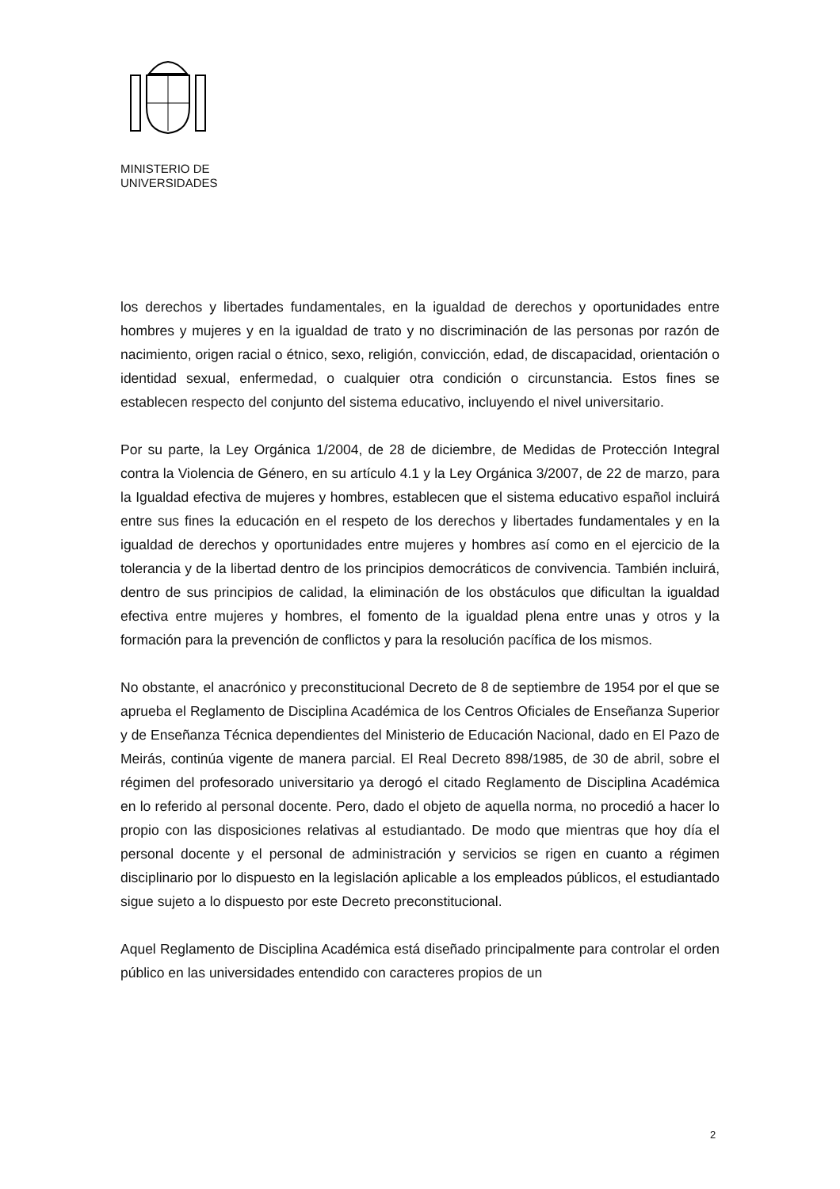MINISTERIO DE
UNIVERSIDADES
los derechos y libertades fundamentales, en la igualdad de derechos y oportunidades entre hombres y mujeres y en la igualdad de trato y no discriminación de las personas por razón de nacimiento, origen racial o étnico, sexo, religión, convicción, edad, de discapacidad, orientación o identidad sexual, enfermedad, o cualquier otra condición o circunstancia. Estos fines se establecen respecto del conjunto del sistema educativo, incluyendo el nivel universitario.
Por su parte, la Ley Orgánica 1/2004, de 28 de diciembre, de Medidas de Protección Integral contra la Violencia de Género, en su artículo 4.1 y la Ley Orgánica 3/2007, de 22 de marzo, para la Igualdad efectiva de mujeres y hombres, establecen que el sistema educativo español incluirá entre sus fines la educación en el respeto de los derechos y libertades fundamentales y en la igualdad de derechos y oportunidades entre mujeres y hombres así como en el ejercicio de la tolerancia y de la libertad dentro de los principios democráticos de convivencia. También incluirá, dentro de sus principios de calidad, la eliminación de los obstáculos que dificultan la igualdad efectiva entre mujeres y hombres, el fomento de la igualdad plena entre unas y otros y la formación para la prevención de conflictos y para la resolución pacífica de los mismos.
No obstante, el anacrónico y preconstitucional Decreto de 8 de septiembre de 1954 por el que se aprueba el Reglamento de Disciplina Académica de los Centros Oficiales de Enseñanza Superior y de Enseñanza Técnica dependientes del Ministerio de Educación Nacional, dado en El Pazo de Meirás, continúa vigente de manera parcial. El Real Decreto 898/1985, de 30 de abril, sobre el régimen del profesorado universitario ya derogó el citado Reglamento de Disciplina Académica en lo referido al personal docente. Pero, dado el objeto de aquella norma, no procedió a hacer lo propio con las disposiciones relativas al estudiantado. De modo que mientras que hoy día el personal docente y el personal de administración y servicios se rigen en cuanto a régimen disciplinario por lo dispuesto en la legislación aplicable a los empleados públicos, el estudiantado sigue sujeto a lo dispuesto por este Decreto preconstitucional.
Aquel Reglamento de Disciplina Académica está diseñado principalmente para controlar el orden público en las universidades entendido con caracteres propios de un
2